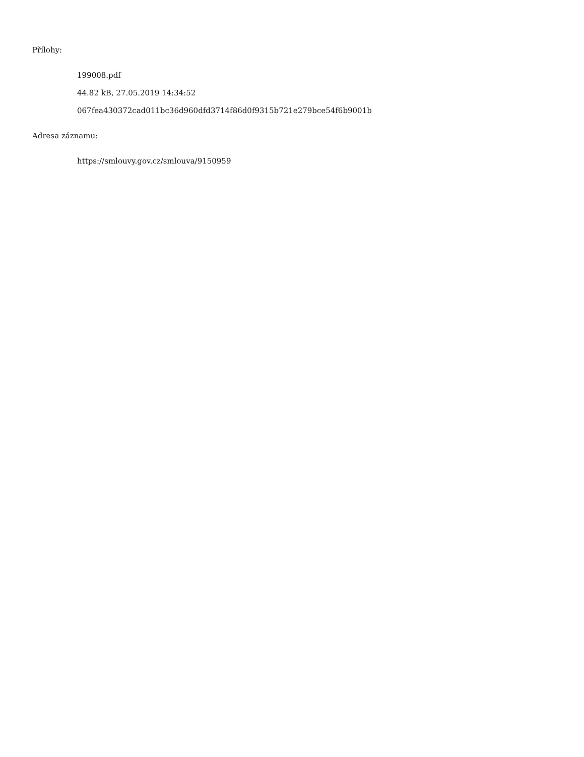Přílohy:
199008.pdf
44.82 kB, 27.05.2019 14:34:52
067fea430372cad011bc36d960dfd3714f86d0f9315b721e279bce54f6b9001b
Adresa záznamu:
https://smlouvy.gov.cz/smlouva/9150959